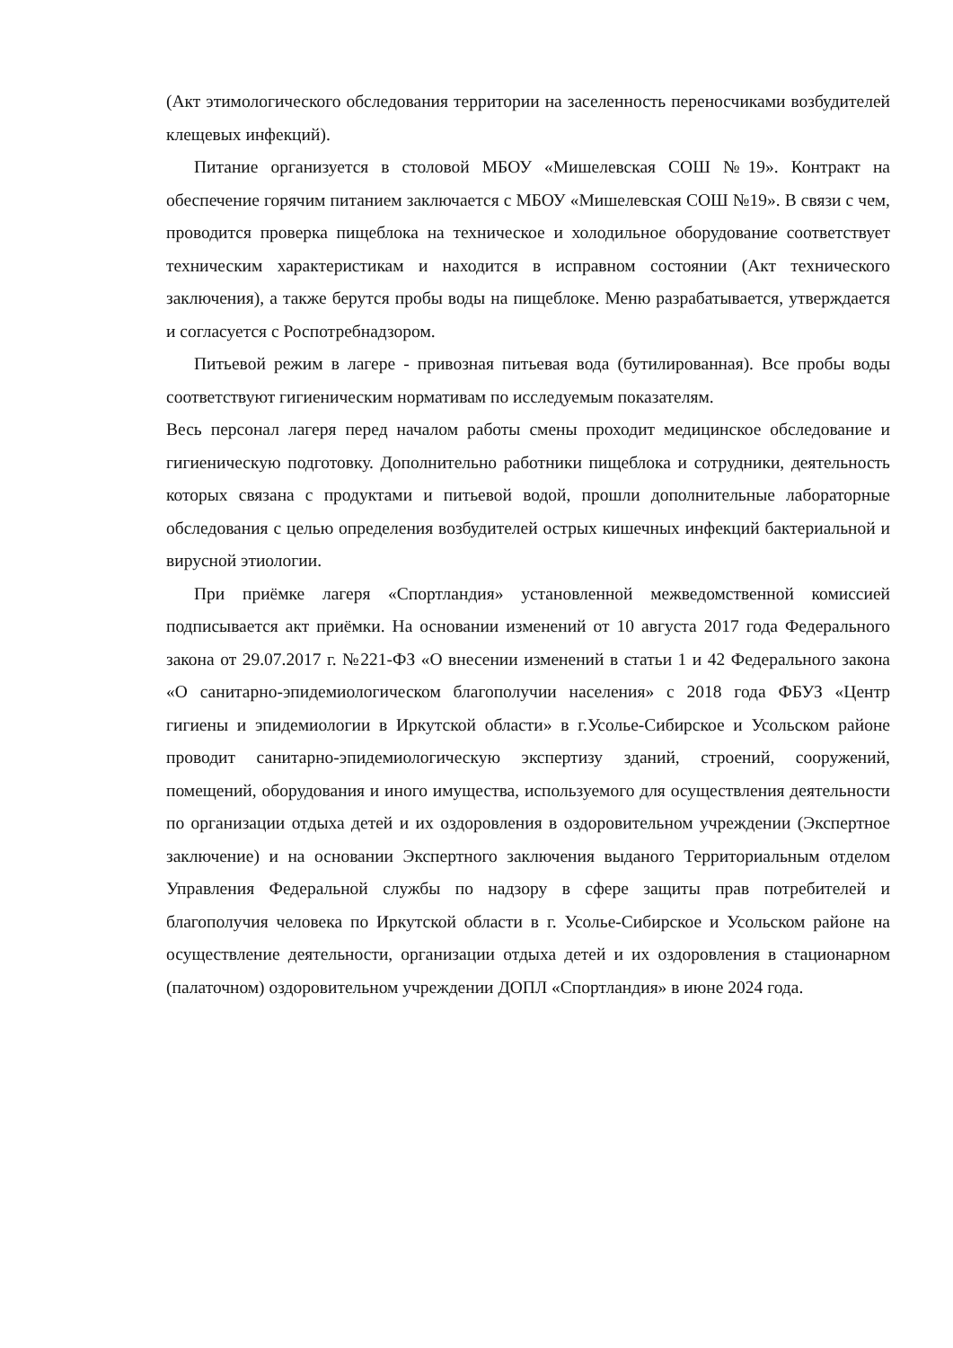(Акт этимологического обследования территории на заселенность переносчиками возбудителей клещевых инфекций).
Питание организуется в столовой МБОУ «Мишелевская СОШ №19». Контракт на обеспечение горячим питанием заключается с МБОУ «Мишелевская СОШ №19». В связи с чем, проводится проверка пищеблока на техническое и холодильное оборудование соответствует техническим характеристикам и находится в исправном состоянии (Акт технического заключения), а также берутся пробы воды на пищеблоке. Меню разрабатывается, утверждается и согласуется с Роспотребнадзором.
Питьевой режим в лагере - привозная питьевая вода (бутилированная). Все пробы воды соответствуют гигиеническим нормативам по исследуемым показателям.
Весь персонал лагеря перед началом работы смены проходит медицинское обследование и гигиеническую подготовку. Дополнительно работники пищеблока и сотрудники, деятельность которых связана с продуктами и питьевой водой, прошли дополнительные лабораторные обследования с целью определения возбудителей острых кишечных инфекций бактериальной и вирусной этиологии.
При приёмке лагеря «Спортландия» установленной межведомственной комиссией подписывается акт приёмки. На основании изменений от 10 августа 2017 года Федерального закона от 29.07.2017 г. №221-ФЗ «О внесении изменений в статьи 1 и 42 Федерального закона «О санитарно-эпидемиологическом благополучии населения» с 2018 года ФБУЗ «Центр гигиены и эпидемиологии в Иркутской области» в г.Усолье-Сибирское и Усольском районе проводит санитарно-эпидемиологическую экспертизу зданий, строений, сооружений, помещений, оборудования и иного имущества, используемого для осуществления деятельности по организации отдыха детей и их оздоровления в оздоровительном учреждении (Экспертное заключение) и на основании Экспертного заключения выданого Территориальным отделом Управления Федеральной службы по надзору в сфере защиты прав потребителей и благополучия человека по Иркутской области в г. Усолье-Сибирское и Усольском районе на осуществление деятельности, организации отдыха детей и их оздоровления в стационарном (палаточном) оздоровительном учреждении ДОПЛ «Спортландия» в июне 2024 года.